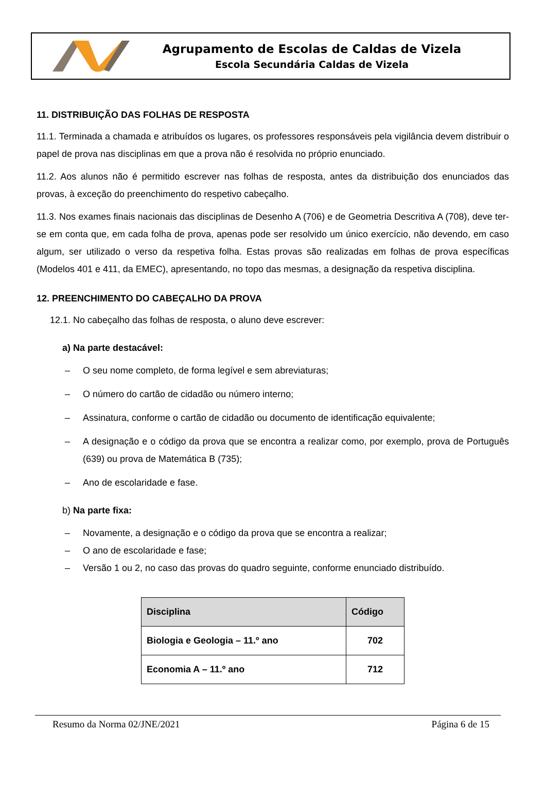Agrupamento de Escolas de Caldas de Vizela
Escola Secundária Caldas de Vizela
11. DISTRIBUIÇÃO DAS FOLHAS DE RESPOSTA
11.1. Terminada a chamada e atribuídos os lugares, os professores responsáveis pela vigilância devem distribuir o papel de prova nas disciplinas em que a prova não é resolvida no próprio enunciado.
11.2. Aos alunos não é permitido escrever nas folhas de resposta, antes da distribuição dos enunciados das provas, à exceção do preenchimento do respetivo cabeçalho.
11.3. Nos exames finais nacionais das disciplinas de Desenho A (706) e de Geometria Descritiva A (708), deve ter-se em conta que, em cada folha de prova, apenas pode ser resolvido um único exercício, não devendo, em caso algum, ser utilizado o verso da respetiva folha. Estas provas são realizadas em folhas de prova específicas (Modelos 401 e 411, da EMEC), apresentando, no topo das mesmas, a designação da respetiva disciplina.
12. PREENCHIMENTO DO CABEÇALHO DA PROVA
12.1. No cabeçalho das folhas de resposta, o aluno deve escrever:
a) Na parte destacável:
– O seu nome completo, de forma legível e sem abreviaturas;
– O número do cartão de cidadão ou número interno;
– Assinatura, conforme o cartão de cidadão ou documento de identificação equivalente;
– A designação e o código da prova que se encontra a realizar como, por exemplo, prova de Português (639) ou prova de Matemática B (735);
– Ano de escolaridade e fase.
b) Na parte fixa:
– Novamente, a designação e o código da prova que se encontra a realizar;
– O ano de escolaridade e fase;
– Versão 1 ou 2, no caso das provas do quadro seguinte, conforme enunciado distribuído.
| Disciplina | Código |
| --- | --- |
| Biologia e Geologia – 11.º ano | 702 |
| Economia A – 11.º ano | 712 |
Resumo da Norma 02/JNE/2021 Página 6 de 15